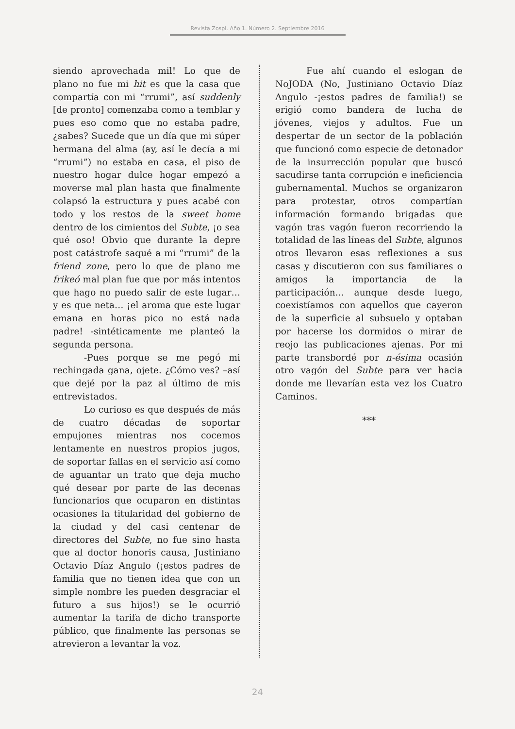Revista Zospi. Año 1. Número 2. Septiembre 2016
siendo aprovechada mil! Lo que de plano no fue mi hit es que la casa que compartía con mi “rrumi”, así suddenly [de pronto] comenzaba como a temblar y pues eso como que no estaba padre, ¿sabes? Sucede que un día que mi súper hermana del alma (ay, así le decía a mi “rrumi”) no estaba en casa, el piso de nuestro hogar dulce hogar empezó a moverse mal plan hasta que finalmente colapsó la estructura y pues acabé con todo y los restos de la sweet home dentro de los cimientos del Subte, ¡o sea qué oso! Obvio que durante la depre post catástrofe saqué a mi “rrumi” de la friend zone, pero lo que de plano me frikeó mal plan fue que por más intentos que hago no puedo salir de este lugar… y es que neta… ¡el aroma que este lugar emana en horas pico no está nada padre! -sintéticamente me planteó la segunda persona.
-Pues porque se me pegó mi rechingada gana, ojete. ¿Cómo ves? –así que dejé por la paz al último de mis entrevistados.
Lo curioso es que después de más de cuatro décadas de soportar empujones mientras nos cocemos lentamente en nuestros propios jugos, de soportar fallas en el servicio así como de aguantar un trato que deja mucho qué desear por parte de las decenas funcionarios que ocuparon en distintas ocasiones la titularidad del gobierno de la ciudad y del casi centenar de directores del Subte, no fue sino hasta que al doctor honoris causa, Justiniano Octavio Díaz Angulo (¡estos padres de familia que no tienen idea que con un simple nombre les pueden desgraciar el futuro a sus hijos!) se le ocurrió aumentar la tarifa de dicho transporte público, que finalmente las personas se atrevieron a levantar la voz.
Fue ahí cuando el eslogan de NoJODA (No, Justiniano Octavio Díaz Angulo -¡estos padres de familia!) se erigió como bandera de lucha de jóvenes, viejos y adultos. Fue un despertar de un sector de la población que funcionó como especie de detonador de la insurrección popular que buscó sacudirse tanta corrupción e ineficiencia gubernamental. Muchos se organizaron para protestar, otros compartían información formando brigadas que vagón tras vagón fueron recorriendo la totalidad de las líneas del Subte, algunos otros llevaron esas reflexiones a sus casas y discutieron con sus familiares o amigos la importancia de la participación… aunque desde luego, coexistíamos con aquellos que cayeron de la superficie al subsuelo y optaban por hacerse los dormidos o mirar de reojo las publicaciones ajenas. Por mi parte transbordé por n-ésima ocasión otro vagón del Subte para ver hacia donde me llevarían esta vez los Cuatro Caminos.
***
24